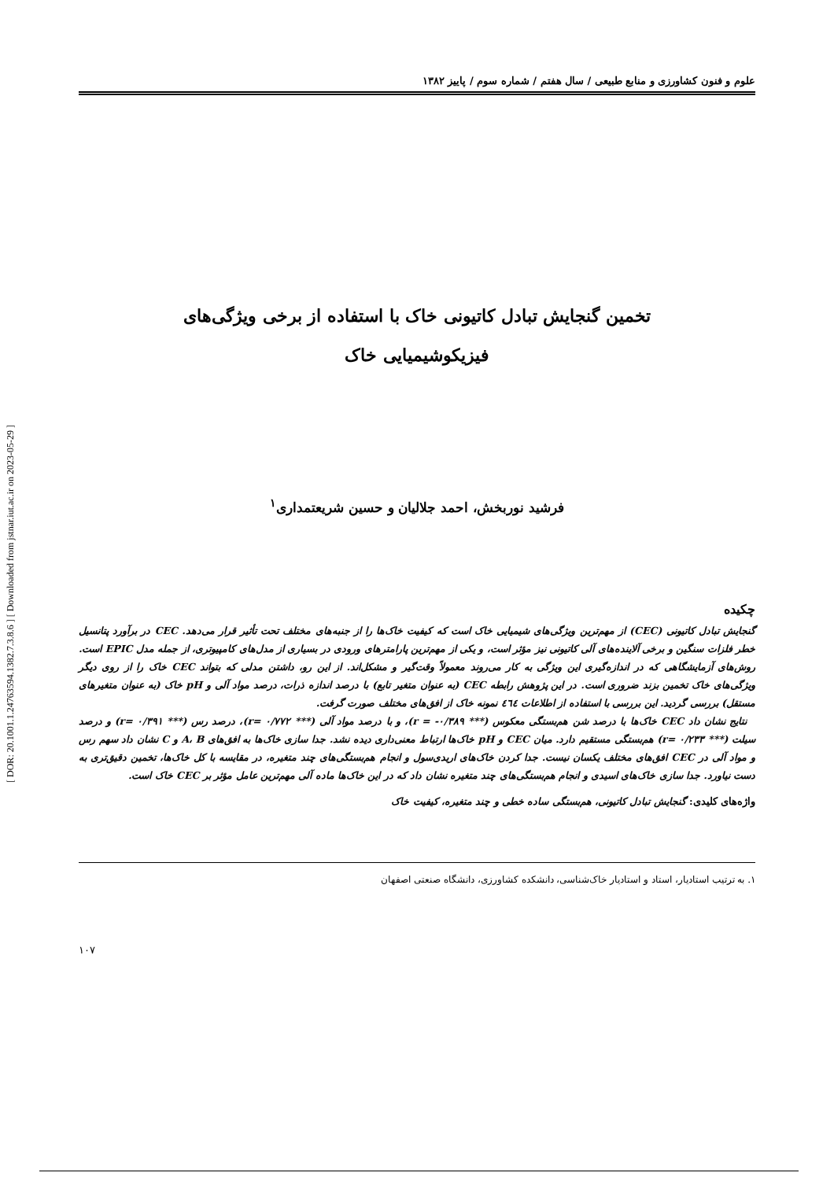[ DOR: 20.1001.1.24763594.1382.7.3.8.6 ] [ Downloaded from jstnar.iut.ac.ir on 2023-05-29 ]
علوم و فنون کشاورزی و منابع طبیعی / سال هفتم / شماره سوم / پاییز ۱۳۸۲
تخمین گنجایش تبادل کاتیونی خاک با استفاده از برخی ویژگی‌های
فیزیکوشیمیایی خاک
فرشید نوربخش، احمد جلالیان و حسین شریعتمداری<sup>۱</sup>
چکیده
گنجایش تبادل کاتیونی (CEC) از مهم‌ترین ویژگی‌های شیمیایی خاک است که کیفیت خاک‌ها را از جنبه‌های مختلف تحت تأثیر قرار می‌دهد. CEC در برآورد پتانسیل خطر فلزات سنگین و برخی آلاینده‌های آلی کاتیونی نیز مؤثر است، و یکی از مهم‌ترین پارامترهای ورودی در بسیاری از مدل‌های کامپیوتری، از جمله مدل EPIC است. روش‌های آزمایشگاهی که در اندازه‌گیری این ویژگی به کار می‌روند معمولاً وقت‌گیر و مشکل‌اند. از این رو، داشتن مدلی که بتواند CEC خاک را از روی دیگر ویژگی‌های خاک تخمین بزند ضروری است. در این پژوهش رابطه CEC (به عنوان متغیر تابع) با درصد اندازه ذرات، درصد مواد آلی و pH خاک (به عنوان متغیرهای مستقل) بررسی گردید. این بررسی با استفاده از اطلاعات ٤٦٤ نمونه خاک از افق‌های مختلف صورت گرفت.
نتایج نشان داد CEC خاک‌ها با درصد شن هم‌بستگی معکوس (*** ۰/۳۸۹- = r)، و با درصد مواد آلی (*** ۰/۷۷۲ =r)، درصد رس (*** ۰/۳۹۱ =r) و درصد سیلت (*** ۰/۲۳۳ =r) هم‌بستگی مستقیم دارد. میان CEC و pH خاک‌ها ارتباط معنی‌داری دیده نشد. جدا سازی خاک‌ها به افق‌های A، B و C نشان داد سهم رس و مواد آلی در CEC افق‌های مختلف یکسان نیست. جدا کردن خاک‌های اریدی‌سول و انجام هم‌بستگی‌های چند متغیره، در مقایسه با کل خاک‌ها، تخمین دقیق‌تری به دست نیاورد. جدا سازی خاک‌های اسیدی و انجام هم‌بستگی‌های چند متغیره نشان داد که در این خاک‌ها ماده آلی مهم‌ترین عامل مؤثر بر CEC خاک است.
واژه‌های کلیدی: گنجایش تبادل کاتیونی، هم‌بستگی ساده خطی و چند متغیره، کیفیت خاک
۱. به ترتیب استادیار، استاد و استادیار خاک‌شناسی، دانشکده کشاورزی، دانشگاه صنعتی اصفهان
۱۰۷